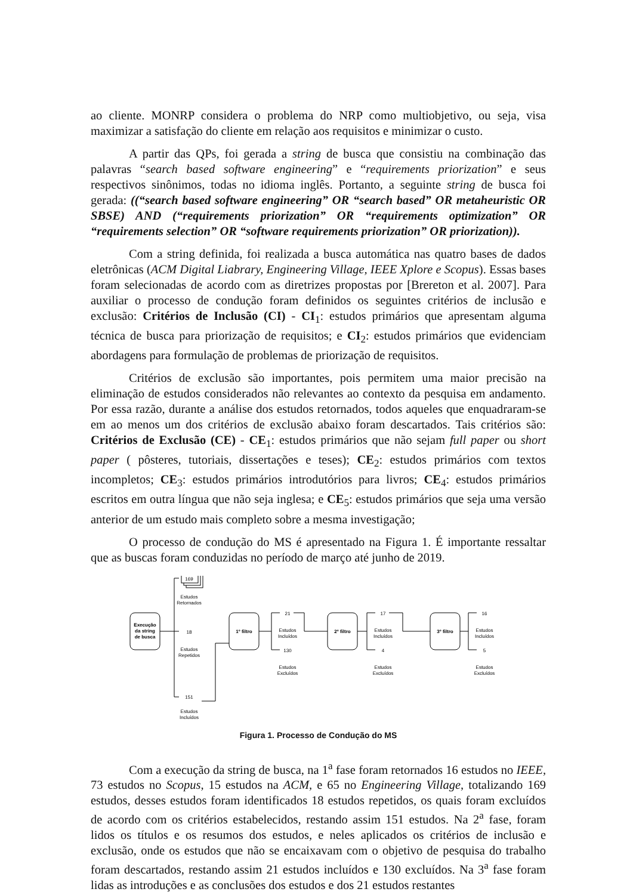ao cliente. MONRP considera o problema do NRP como multiobjetivo, ou seja, visa maximizar a satisfação do cliente em relação aos requisitos e minimizar o custo.
A partir das QPs, foi gerada a string de busca que consistiu na combinação das palavras “search based software engineering” e “requirements priorization” e seus respectivos sinônimos, todas no idioma inglês. Portanto, a seguinte string de busca foi gerada: ((“search based software engineering” OR “search based” OR metaheuristic OR SBSE) AND (“requirements priorization” OR “requirements optimization” OR “requirements selection” OR “software requirements priorization” OR priorization)).
Com a string definida, foi realizada a busca automática nas quatro bases de dados eletrônicas (ACM Digital Liabrary, Engineering Village, IEEE Xplore e Scopus). Essas bases foram selecionadas de acordo com as diretrizes propostas por [Brereton et al. 2007]. Para auxiliar o processo de condução foram definidos os seguintes critérios de inclusão e exclusão: Critérios de Inclusão (CI) - CI<sub>1</sub>: estudos primários que apresentam alguma técnica de busca para priorização de requisitos; e CI<sub>2</sub>: estudos primários que evidenciam abordagens para formulação de problemas de priorização de requisitos.
Critérios de exclusão são importantes, pois permitem uma maior precisão na eliminação de estudos considerados não relevantes ao contexto da pesquisa em andamento. Por essa razão, durante a análise dos estudos retornados, todos aqueles que enquadraram-se em ao menos um dos critérios de exclusão abaixo foram descartados. Tais critérios são: Critérios de Exclusão (CE) - CE<sub>1</sub>: estudos primários que não sejam full paper ou short paper ( pôsteres, tutoriais, dissertações e teses); CE<sub>2</sub>: estudos primários com textos incompletos; CE<sub>3</sub>: estudos primários introdutórios para livros; CE<sub>4</sub>: estudos primários escritos em outra língua que não seja inglesa; e CE<sub>5</sub>: estudos primários que seja uma versão anterior de um estudo mais completo sobre a mesma investigação;
O processo de condução do MS é apresentado na Figura 1. É importante ressaltar que as buscas foram conduzidas no período de março até junho de 2019.
Execução
da string
de busca
1º filtro
2º filtro
3º filtro
169
Estudos
Retornados
18
Estudos
Repetidos
151
Estudos
Incluídos
21
Estudos
Incluídos
130
Estudos
Excluídos
17
Estudos
Incluídos
4
Estudos
Excluídos
16
Estudos
Incluídos
5
Estudos
Excluídos
Figura 1. Processo de Condução do MS
Com a execução da string de busca, na 1<sup>a</sup> fase foram retornados 16 estudos no IEEE, 73 estudos no Scopus, 15 estudos na ACM, e 65 no Engineering Village, totalizando 169 estudos, desses estudos foram identificados 18 estudos repetidos, os quais foram excluídos de acordo com os critérios estabelecidos, restando assim 151 estudos. Na 2<sup>a</sup> fase, foram lidos os títulos e os resumos dos estudos, e neles aplicados os critérios de inclusão e exclusão, onde os estudos que não se encaixavam com o objetivo de pesquisa do trabalho foram descartados, restando assim 21 estudos incluídos e 130 excluídos. Na 3<sup>a</sup> fase foram lidas as introduções e as conclusões dos estudos e dos 21 estudos restantes